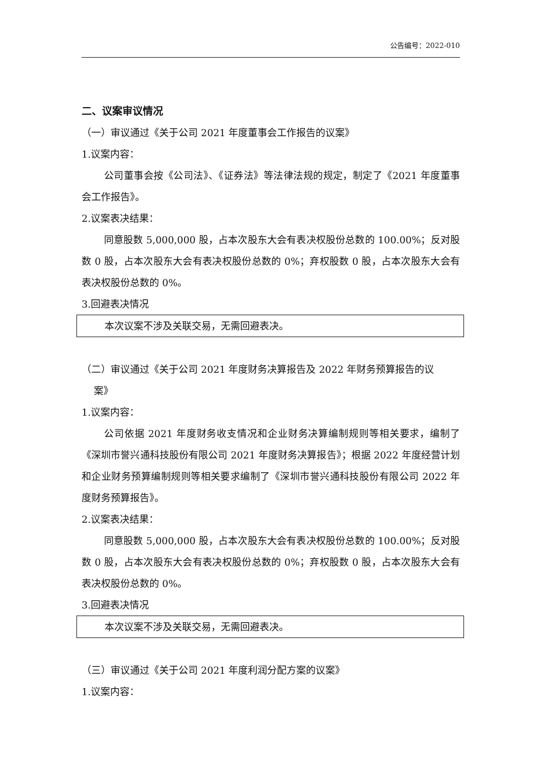公告编号：2022-010
二、议案审议情况
（一）审议通过《关于公司 2021 年度董事会工作报告的议案》
1.议案内容：
公司董事会按《公司法》、《证券法》等法律法规的规定，制定了《2021 年度董事会工作报告》。
2.议案表决结果：
同意股数 5,000,000 股，占本次股东大会有表决权股份总数的 100.00%；反对股数 0 股，占本次股东大会有表决权股份总数的 0%；弃权股数 0 股，占本次股东大会有表决权股份总数的 0%。
3.回避表决情况
本次议案不涉及关联交易，无需回避表决。
（二）审议通过《关于公司 2021 年度财务决算报告及 2022 年财务预算报告的议
案》
1.议案内容：
公司依据 2021 年度财务收支情况和企业财务决算编制规则等相关要求，编制了《深圳市誉兴通科技股份有限公司 2021 年度财务决算报告》；根据 2022 年度经营计划和企业财务预算编制规则等相关要求编制了《深圳市誉兴通科技股份有限公司 2022 年度财务预算报告》。
2.议案表决结果：
同意股数 5,000,000 股，占本次股东大会有表决权股份总数的 100.00%；反对股数 0 股，占本次股东大会有表决权股份总数的 0%；弃权股数 0 股，占本次股东大会有表决权股份总数的 0%。
3.回避表决情况
本次议案不涉及关联交易，无需回避表决。
（三）审议通过《关于公司 2021 年度利润分配方案的议案》
1.议案内容：